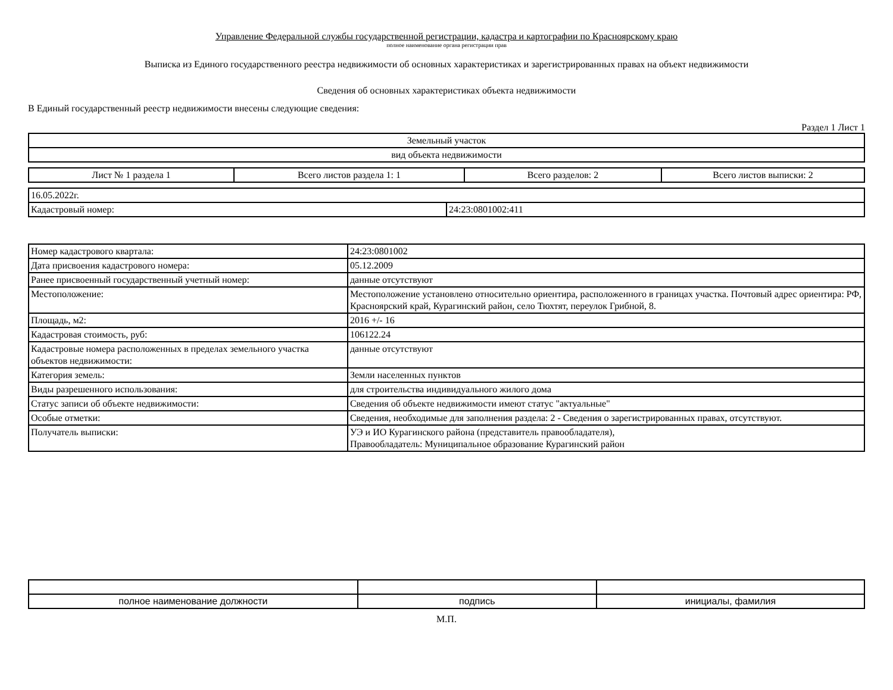Управление Федеральной службы государственной регистрации, кадастра и картографии по Красноярскому краю
полное наименование органа регистрации прав
Выписка из Единого государственного реестра недвижимости об основных характеристиках и зарегистрированных правах на объект недвижимости
Сведения об основных характеристиках объекта недвижимости
В Единый государственный реестр недвижимости внесены следующие сведения:
Раздел 1 Лист 1
| Земельный участок |
| вид объекта недвижимости |
| Лист № 1 раздела 1 | Всего листов раздела 1: 1 | Всего разделов: 2 | Всего листов выписки: 2 |
| 16.05.2022г. | |
| Кадастровый номер: | 24:23:0801002:411 |
| Номер кадастрового квартала: | 24:23:0801002 |
| Дата присвоения кадастрового номера: | 05.12.2009 |
| Ранее присвоенный государственный учетный номер: | данные отсутствуют |
| Местоположение: | Местоположение установлено относительно ориентира, расположенного в границах участка. Почтовый адрес ориентира: РФ, Красноярский край, Курагинский район, село Тюхтят, переулок Грибной, 8. |
| Площадь, м2: | 2016 +/- 16 |
| Кадастровая стоимость, руб: | 106122.24 |
| Кадастровые номера расположенных в пределах земельного участка объектов недвижимости: | данные отсутствуют |
| Категория земель: | Земли населенных пунктов |
| Виды разрешенного использования: | для строительства индивидуального жилого дома |
| Статус записи об объекте недвижимости: | Сведения об объекте недвижимости имеют статус "актуальные" |
| Особые отметки: | Сведения, необходимые для заполнения раздела: 2 - Сведения о зарегистрированных правах, отсутствуют. |
| Получатель выписки: | УЭ и ИО Курагинского района (представитель правообладателя), Правообладатель: Муниципальное образование Курагинский район |
| полное наименование должности | подпись | инициалы, фамилия |
М.П.